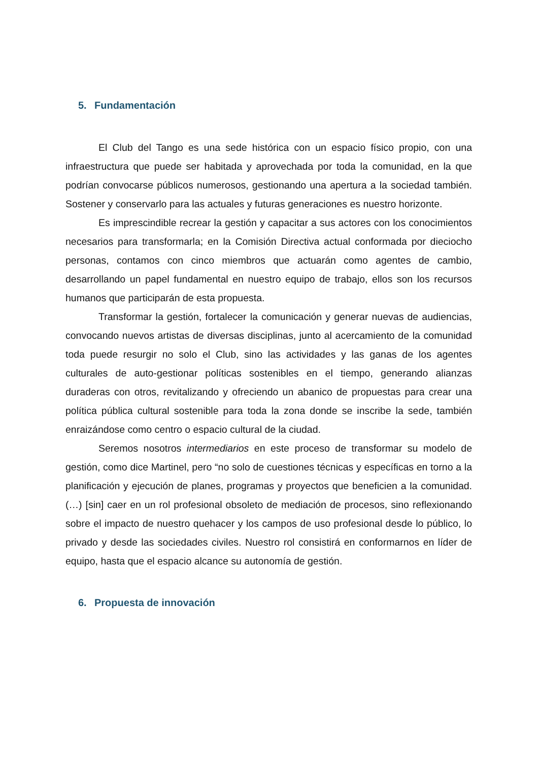5. Fundamentación
El Club del Tango es una sede histórica con un espacio físico propio, con una infraestructura que puede ser habitada y aprovechada por toda la comunidad, en la que podrían convocarse públicos numerosos, gestionando una apertura a la sociedad también. Sostener y conservarlo para las actuales y futuras generaciones es nuestro horizonte.
Es imprescindible recrear la gestión y capacitar a sus actores con los conocimientos necesarios para transformarla; en la Comisión Directiva actual conformada por dieciocho personas, contamos con cinco miembros que actuarán como agentes de cambio, desarrollando un papel fundamental en nuestro equipo de trabajo, ellos son los recursos humanos que participarán de esta propuesta.
Transformar la gestión, fortalecer la comunicación y generar nuevas de audiencias, convocando nuevos artistas de diversas disciplinas, junto al acercamiento de la comunidad toda puede resurgir no solo el Club, sino las actividades y las ganas de los agentes culturales de auto-gestionar políticas sostenibles en el tiempo, generando alianzas duraderas con otros, revitalizando y ofreciendo un abanico de propuestas para crear una política pública cultural sostenible para toda la zona donde se inscribe la sede, también enraizándose como centro o espacio cultural de la ciudad.
Seremos nosotros intermediarios en este proceso de transformar su modelo de gestión, como dice Martinel, pero “no solo de cuestiones técnicas y específicas en torno a la planificación y ejecución de planes, programas y proyectos que beneficien a la comunidad.(…) [sin] caer en un rol profesional obsoleto de mediación de procesos, sino reflexionando sobre el impacto de nuestro quehacer y los campos de uso profesional desde lo público, lo privado y desde las sociedades civiles. Nuestro rol consistirá en conformarnos en líder de equipo, hasta que el espacio alcance su autonomía de gestión.
6. Propuesta de innovación